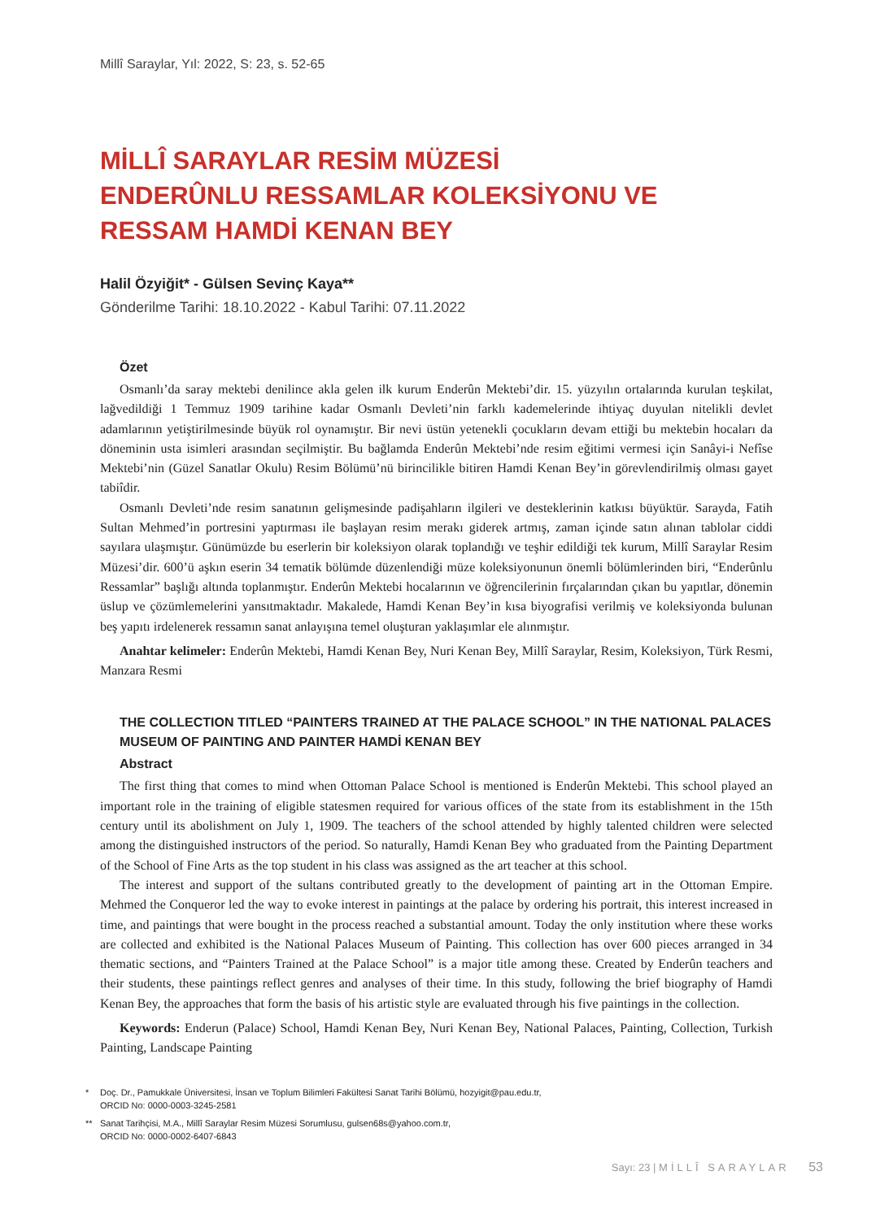Millî Saraylar, Yıl: 2022, S: 23, s. 52-65
MİLLÎ SARAYLAR RESİM MÜZESİ
ENDERÛNLU RESSAMLAR KOLEKSİYONU VE
RESSAM HAMDİ KENAN BEY
Halil Özyiğit* - Gülsen Sevinç Kaya**
Gönderilme Tarihi: 18.10.2022 - Kabul Tarihi: 07.11.2022
Özet
Osmanlı’da saray mektebi denilince akla gelen ilk kurum Enderûn Mektebi’dir. 15. yüzyılın ortalarında kurulan teşkilat, lağvedildiği 1 Temmuz 1909 tarihine kadar Osmanlı Devleti’nin farklı kademelerinde ihtiyaç duyulan nitelikli devlet adamlarının yetiştirilmesinde büyük rol oynamıştır. Bir nevi üstün yetenekli çocukların devam ettiği bu mektebin hocaları da döneminin usta isimleri arasından seçilmiştir. Bu bağlamda Enderûn Mektebi’nde resim eğitimi vermesi için Sanâyi-i Nefîse Mektebi’nin (Güzel Sanatlar Okulu) Resim Bölümü’nü birincilikle bitiren Hamdi Kenan Bey’in görevlendirilmiş olması gayet tabiîdir.
Osmanlı Devleti’nde resim sanatının gelişmesinde padişahların ilgileri ve desteklerinin katkısı büyüktür. Sarayda, Fatih Sultan Mehmed’in portresini yaptırması ile başlayan resim merakı giderek artmış, zaman içinde satın alınan tablolar ciddi sayılara ulaşmıştır. Günümüzde bu eserlerin bir koleksiyon olarak toplandığı ve teşhir edildiği tek kurum, Millî Saraylar Resim Müzesi’dir. 600’ü aşkın eserin 34 tematik bölümde düzenlendiği müze koleksiyonunun önemli bölümlerinden biri, “Enderûnlu Ressamlar” başlığı altında toplanmıştır. Enderûn Mektebi hocalarının ve öğrencilerinin fırçalarından çıkan bu yapıtlar, dönemin üslup ve çözümlemelerini yansıtmaktadır. Makalede, Hamdi Kenan Bey’in kısa biyografisi verilmiş ve koleksiyonda bulunan beş yapıtı irdelenerek ressamın sanat anlayışına temel oluşturan yaklaşımlar ele alınmıştır.
Anahtar kelimeler: Enderûn Mektebi, Hamdi Kenan Bey, Nuri Kenan Bey, Millî Saraylar, Resim, Koleksiyon, Türk Resmi, Manzara Resmi
THE COLLECTION TITLED “PAINTERS TRAINED AT THE PALACE SCHOOL” IN THE NATIONAL PALACES MUSEUM OF PAINTING AND PAINTER HAMDİ KENAN BEY
Abstract
The first thing that comes to mind when Ottoman Palace School is mentioned is Enderûn Mektebi. This school played an important role in the training of eligible statesmen required for various offices of the state from its establishment in the 15th century until its abolishment on July 1, 1909. The teachers of the school attended by highly talented children were selected among the distinguished instructors of the period. So naturally, Hamdi Kenan Bey who graduated from the Painting Department of the School of Fine Arts as the top student in his class was assigned as the art teacher at this school.
The interest and support of the sultans contributed greatly to the development of painting art in the Ottoman Empire. Mehmed the Conqueror led the way to evoke interest in paintings at the palace by ordering his portrait, this interest increased in time, and paintings that were bought in the process reached a substantial amount. Today the only institution where these works are collected and exhibited is the National Palaces Museum of Painting. This collection has over 600 pieces arranged in 34 thematic sections, and “Painters Trained at the Palace School” is a major title among these. Created by Enderûn teachers and their students, these paintings reflect genres and analyses of their time. In this study, following the brief biography of Hamdi Kenan Bey, the approaches that form the basis of his artistic style are evaluated through his five paintings in the collection.
Keywords: Enderun (Palace) School, Hamdi Kenan Bey, Nuri Kenan Bey, National Palaces, Painting, Collection, Turkish Painting, Landscape Painting
* Doç. Dr., Pamukkale Üniversitesi, İnsan ve Toplum Bilimleri Fakültesi Sanat Tarihi Bölümü, hozyigit@pau.edu.tr,
ORCID No: 0000-0003-3245-2581
** Sanat Tarihçisi, M.A., Millî Saraylar Resim Müzesi Sorumlusu, gulsen68s@yahoo.com.tr,
ORCID No: 0000-0002-6407-6843
Sayı: 23 | MİLLÎ SARAYLAR 53